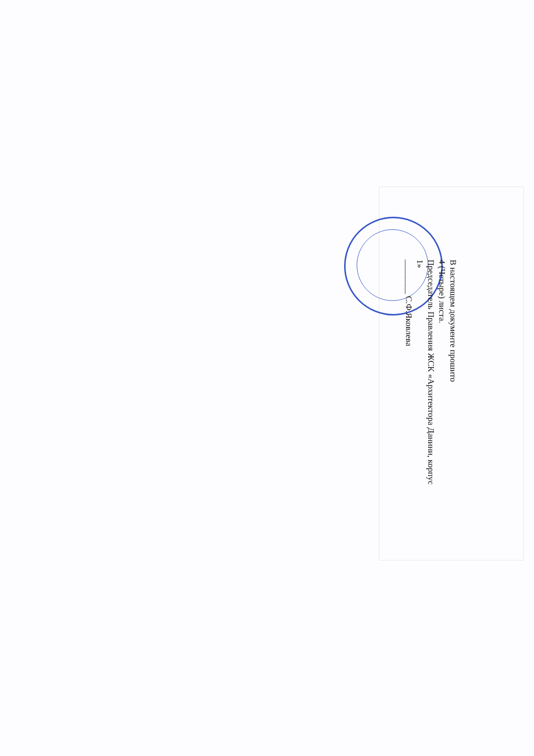В настоящем документе прошито
4 (Четыре) листа.
Председатель Правления ЖСК «Архитектора Данини, корпус 1»
________ С.Ф.Яковлева